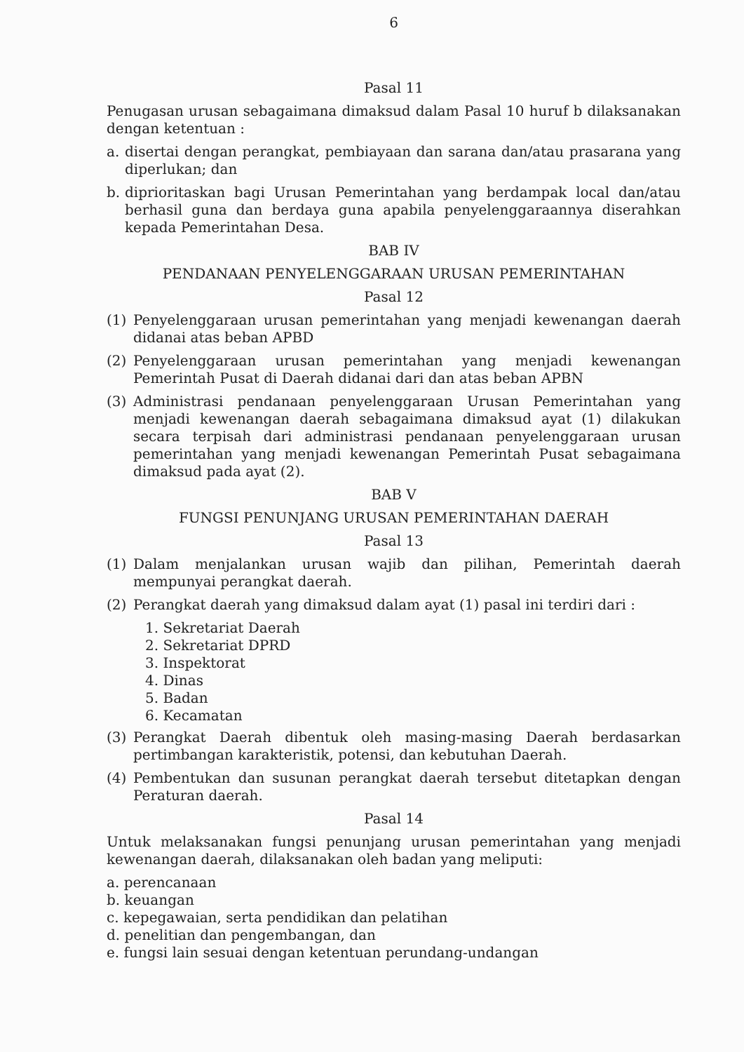6
Pasal 11
Penugasan urusan sebagaimana dimaksud dalam Pasal 10 huruf b dilaksanakan dengan ketentuan :
a. disertai dengan perangkat, pembiayaan dan sarana dan/atau prasarana yang diperlukan; dan
b. diprioritaskan bagi Urusan Pemerintahan yang berdampak local dan/atau berhasil guna dan berdaya guna apabila penyelenggaraannya diserahkan kepada Pemerintahan Desa.
BAB IV
PENDANAAN PENYELENGGARAAN URUSAN PEMERINTAHAN
Pasal 12
(1) Penyelenggaraan urusan pemerintahan yang menjadi kewenangan daerah didanai atas beban APBD
(2) Penyelenggaraan urusan pemerintahan yang menjadi kewenangan Pemerintah Pusat di Daerah didanai dari dan atas beban APBN
(3) Administrasi pendanaan penyelenggaraan Urusan Pemerintahan yang menjadi kewenangan daerah sebagaimana dimaksud ayat (1) dilakukan secara terpisah dari administrasi pendanaan penyelenggaraan urusan pemerintahan yang menjadi kewenangan Pemerintah Pusat sebagaimana dimaksud pada ayat (2).
BAB V
FUNGSI PENUNJANG URUSAN PEMERINTAHAN DAERAH
Pasal 13
(1) Dalam menjalankan urusan wajib dan pilihan, Pemerintah daerah mempunyai perangkat daerah.
(2) Perangkat daerah yang dimaksud dalam ayat (1) pasal ini terdiri dari :
1. Sekretariat Daerah
2. Sekretariat DPRD
3. Inspektorat
4. Dinas
5. Badan
6. Kecamatan
(3) Perangkat Daerah dibentuk oleh masing-masing Daerah berdasarkan pertimbangan karakteristik, potensi, dan kebutuhan Daerah.
(4) Pembentukan dan susunan perangkat daerah tersebut ditetapkan dengan Peraturan daerah.
Pasal 14
Untuk melaksanakan fungsi penunjang urusan pemerintahan yang menjadi kewenangan daerah, dilaksanakan oleh badan yang meliputi:
a. perencanaan
b. keuangan
c. kepegawaian, serta pendidikan dan pelatihan
d. penelitian dan pengembangan, dan
e. fungsi lain sesuai dengan ketentuan perundang-undangan